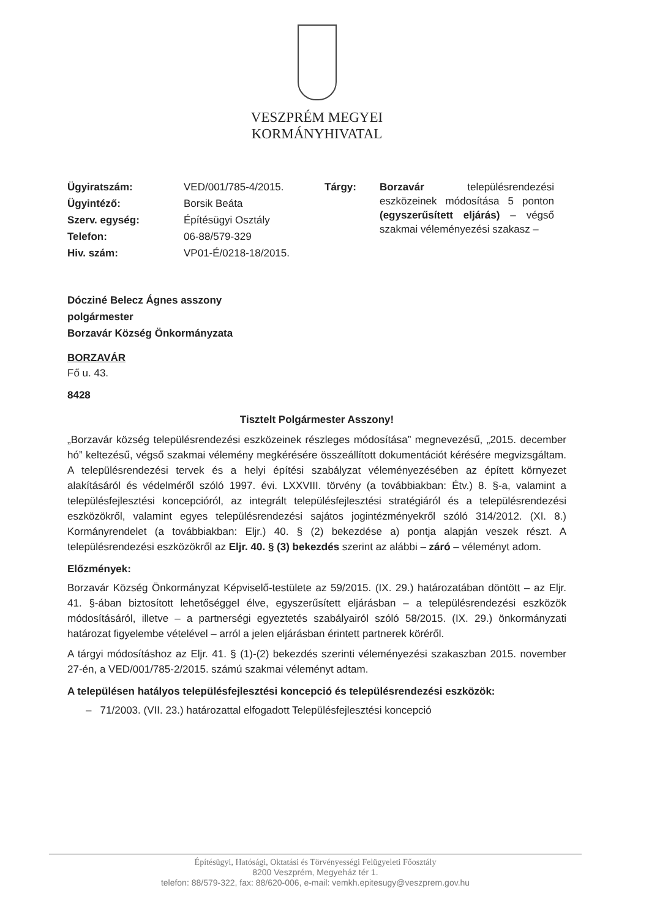VESZPRÉM MEGYEI
KORMÁNYHIVATAL
| Ügyiratszám: | VED/001/785-4/2015. | Tárgy: | Borzavár településrendezési eszközeinek módosítása 5 ponton (egyszerűsített eljárás) – végső szakmai véleményezési szakasz – |
| Ügyintéző: | Borsik Beáta | | |
| Szerv. egység: | Építésügyi Osztály | | |
| Telefon: | 06-88/579-329 | | |
| Hiv. szám: | VP01-É/0218-18/2015. | | |
Dócziné Belecz Ágnes asszony
polgármester
Borzavár Község Önkormányzata
BORZAVÁR
Fő u. 43.
8428
Tisztelt Polgármester Asszony!
„Borzavár község településrendezési eszközeinek részleges módosítása” megnevezésű, „2015. december hó” keltezésű, végső szakmai vélemény megkérésére összeállított dokumentációt kérésére megvizsgáltam. A településrendezési tervek és a helyi építési szabályzat véleményezésében az épített környezet alakításáról és védelméről szóló 1997. évi. LXXVIII. törvény (a továbbiakban: Étv.) 8. §-a, valamint a településfejlesztési koncepcióról, az integrált településfejlesztési stratégiáról és a településrendezési eszközökről, valamint egyes településrendezési sajátos jogintézményekről szóló 314/2012. (XI. 8.) Kormányrendelet (a továbbiakban: Eljr.) 40. § (2) bekezdése a) pontja alapján veszek részt. A településrendezési eszközökről az Eljr. 40. § (3) bekezdés szerint az alábbi – záró – véleményt adom.
Előzmények:
Borzavár Község Önkormányzat Képviselő-testülete az 59/2015. (IX. 29.) határozatában döntött – az Eljr. 41. §-ában biztosított lehetőséggel élve, egyszerűsített eljárásban – a településrendezési eszközök módosításáról, illetve – a partnerségi egyeztetés szabályairól szóló 58/2015. (IX. 29.) önkormányzati határozat figyelembe vételével – arról a jelen eljárásban érintett partnerek köréről.
A tárgyi módosításhoz az Eljr. 41. § (1)-(2) bekezdés szerinti véleményezési szakaszban 2015. november 27-én, a VED/001/785-2/2015. számú szakmai véleményt adtam.
A településen hatályos településfejlesztési koncepció és településrendezési eszközök:
– 71/2003. (VII. 23.) határozattal elfogadott Településfejlesztési koncepció
Építésügyi, Hatósági, Oktatási és Törvényességi Felügyeleti Főosztály
8200 Veszprém, Megyeház tér 1.
telefon: 88/579-322, fax: 88/620-006, e-mail: vemkh.epitesugy@veszprem.gov.hu